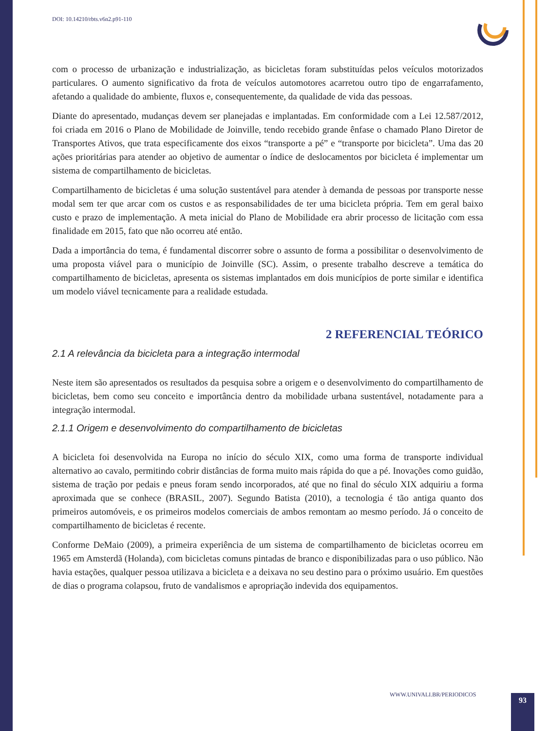DOI: 10.14210/rbts.v6n2.p91-110
com o processo de urbanização e industrialização, as bicicletas foram substituídas pelos veículos motorizados particulares. O aumento significativo da frota de veículos automotores acarretou outro tipo de engarrafamento, afetando a qualidade do ambiente, fluxos e, consequentemente, da qualidade de vida das pessoas.
Diante do apresentado, mudanças devem ser planejadas e implantadas. Em conformidade com a Lei 12.587/2012, foi criada em 2016 o Plano de Mobilidade de Joinville, tendo recebido grande ênfase o chamado Plano Diretor de Transportes Ativos, que trata especificamente dos eixos “transporte a pé” e “transporte por bicicleta”. Uma das 20 ações prioritárias para atender ao objetivo de aumentar o índice de deslocamentos por bicicleta é implementar um sistema de compartilhamento de bicicletas.
Compartilhamento de bicicletas é uma solução sustentável para atender à demanda de pessoas por transporte nesse modal sem ter que arcar com os custos e as responsabilidades de ter uma bicicleta própria. Tem em geral baixo custo e prazo de implementação. A meta inicial do Plano de Mobilidade era abrir processo de licitação com essa finalidade em 2015, fato que não ocorreu até então.
Dada a importância do tema, é fundamental discorrer sobre o assunto de forma a possibilitar o desenvolvimento de uma proposta viável para o município de Joinville (SC). Assim, o presente trabalho descreve a temática do compartilhamento de bicicletas, apresenta os sistemas implantados em dois municípios de porte similar e identifica um modelo viável tecnicamente para a realidade estudada.
2 REFERENCIAL TEÓRICO
2.1 A relevância da bicicleta para a integração intermodal
Neste item são apresentados os resultados da pesquisa sobre a origem e o desenvolvimento do compartilhamento de bicicletas, bem como seu conceito e importância dentro da mobilidade urbana sustentável, notadamente para a integração intermodal.
2.1.1 Origem e desenvolvimento do compartilhamento de bicicletas
A bicicleta foi desenvolvida na Europa no início do século XIX, como uma forma de transporte individual alternativo ao cavalo, permitindo cobrir distâncias de forma muito mais rápida do que a pé. Inovações como guidão, sistema de tração por pedais e pneus foram sendo incorporados, até que no final do século XIX adquiriu a forma aproximada que se conhece (BRASIL, 2007). Segundo Batista (2010), a tecnologia é tão antiga quanto dos primeiros automóveis, e os primeiros modelos comerciais de ambos remontam ao mesmo período. Já o conceito de compartilhamento de bicicletas é recente.
Conforme DeMaio (2009), a primeira experiência de um sistema de compartilhamento de bicicletas ocorreu em 1965 em Amsterdã (Holanda), com bicicletas comuns pintadas de branco e disponibilizadas para o uso público. Não havia estações, qualquer pessoa utilizava a bicicleta e a deixava no seu destino para o próximo usuário. Em questões de dias o programa colapsou, fruto de vandalismos e apropriação indevida dos equipamentos.
WWW.UNIVALI.BR/PERIODICOS 93